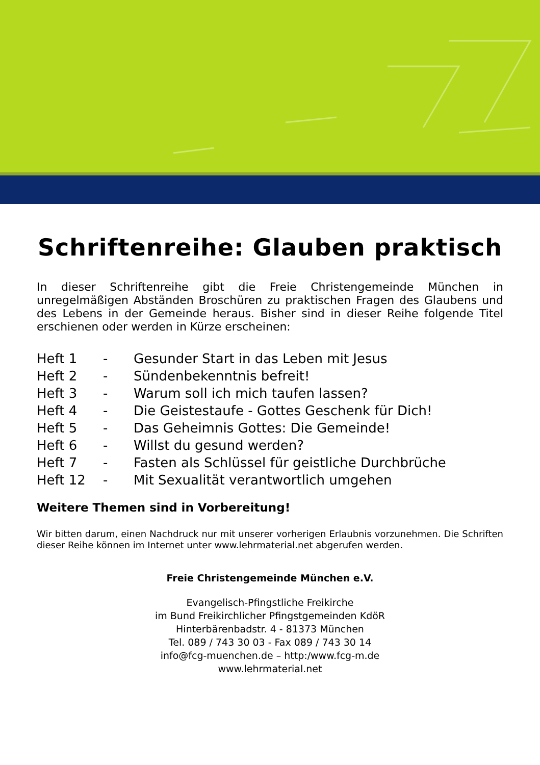Schriftenreihe: Glauben praktisch
In dieser Schriftenreihe gibt die Freie Christengemeinde München in unregelmäßigen Abständen Broschüren zu praktischen Fragen des Glaubens und des Lebens in der Gemeinde heraus. Bisher sind in dieser Reihe folgende Titel erschienen oder werden in Kürze erscheinen:
| Heft 1 | - | Gesunder Start in das Leben mit Jesus |
| Heft 2 | - | Sündenbekenntnis befreit! |
| Heft 3 | - | Warum soll ich mich taufen lassen? |
| Heft 4 | - | Die Geistestaufe - Gottes Geschenk für Dich! |
| Heft 5 | - | Das Geheimnis Gottes: Die Gemeinde! |
| Heft 6 | - | Willst du gesund werden? |
| Heft 7 | - | Fasten als Schlüssel für geistliche Durchbrüche |
| Heft 12 | - | Mit Sexualität verantwortlich umgehen |
Weitere Themen sind in Vorbereitung!
Wir bitten darum, einen Nachdruck nur mit unserer vorherigen Erlaubnis vorzunehmen. Die Schriften dieser Reihe können im Internet unter www.lehrmaterial.net abgerufen werden.
Freie Christengemeinde München e.V.
Evangelisch-Pfingstliche Freikirche
im Bund Freikirchlicher Pfingstgemeinden KdöR
Hinterbärenbadstr. 4 - 81373 München
Tel. 089 / 743 30 03 - Fax 089 / 743 30 14
info@fcg-muenchen.de – http:/www.fcg-m.de
www.lehrmaterial.net